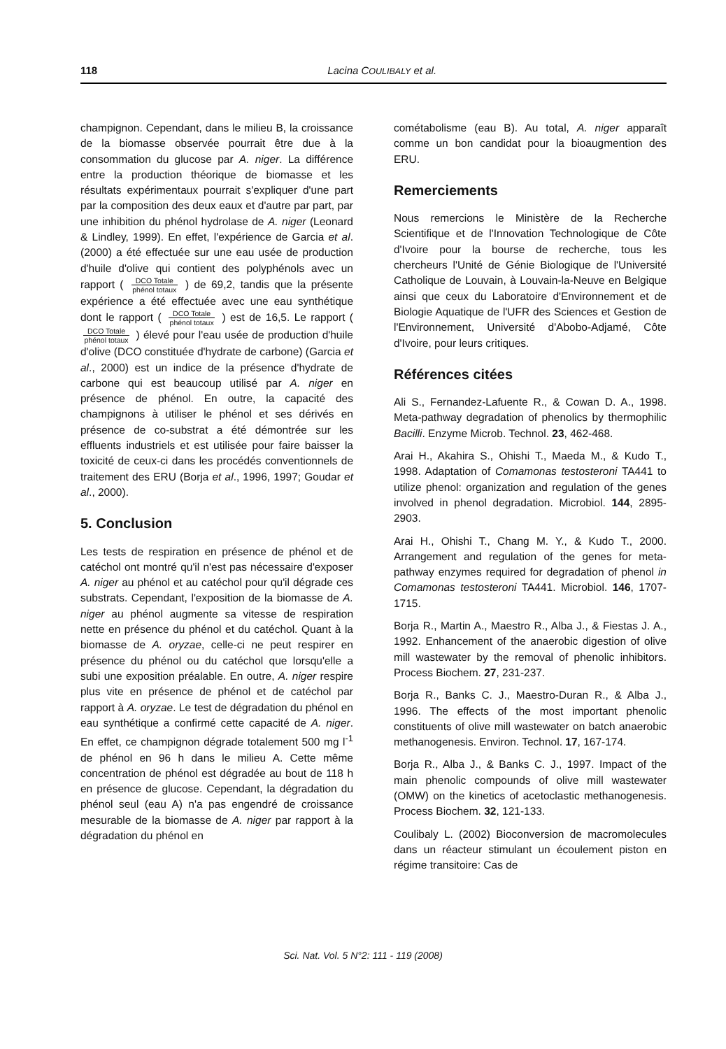118
Lacina COULIBALY et al.
champignon. Cependant, dans le milieu B, la croissance de la biomasse observée pourrait être due à la consommation du glucose par A. niger. La différence entre la production théorique de biomasse et les résultats expérimentaux pourrait s'expliquer d'une part par la composition des deux eaux et d'autre par part, par une inhibition du phénol hydrolase de A. niger (Leonard & Lindley, 1999). En effet, l'expérience de Garcia et al. (2000) a été effectuée sur une eau usée de production d'huile d'olive qui contient des polyphénols avec un rapport ( DCO Totale phénol totaux ) de 69,2, tandis que la présente expérience a été effectuée avec une eau synthétique dont le rapport ( DCO Totale phénol totaux ) est de 16,5. Le rapport ( DCO Totale phénol totaux ) élevé pour l'eau usée de production d'huile d'olive (DCO constituée d'hydrate de carbone) (Garcia et al., 2000) est un indice de la présence d'hydrate de carbone qui est beaucoup utilisé par A. niger en présence de phénol. En outre, la capacité des champignons à utiliser le phénol et ses dérivés en présence de co-substrat a été démontrée sur les effluents industriels et est utilisée pour faire baisser la toxicité de ceux-ci dans les procédés conventionnels de traitement des ERU (Borja et al., 1996, 1997; Goudar et al., 2000).
5. Conclusion
Les tests de respiration en présence de phénol et de catéchol ont montré qu'il n'est pas nécessaire d'exposer A. niger au phénol et au catéchol pour qu'il dégrade ces substrats. Cependant, l'exposition de la biomasse de A. niger au phénol augmente sa vitesse de respiration nette en présence du phénol et du catéchol. Quant à la biomasse de A. oryzae, celle-ci ne peut respirer en présence du phénol ou du catéchol que lorsqu'elle a subi une exposition préalable. En outre, A. niger respire plus vite en présence de phénol et de catéchol par rapport à A. oryzae. Le test de dégradation du phénol en eau synthétique a confirmé cette capacité de A. niger. En effet, ce champignon dégrade totalement 500 mg l<sup>-1</sup> de phénol en 96 h dans le milieu A. Cette même concentration de phénol est dégradée au bout de 118 h en présence de glucose. Cependant, la dégradation du phénol seul (eau A) n'a pas engendré de croissance mesurable de la biomasse de A. niger par rapport à la dégradation du phénol en
cométabolisme (eau B). Au total, A. niger apparaît comme un bon candidat pour la bioaugmention des ERU.
Remerciements
Nous remercions le Ministère de la Recherche Scientifique et de l'Innovation Technologique de Côte d'Ivoire pour la bourse de recherche, tous les chercheurs l'Unité de Génie Biologique de l'Université Catholique de Louvain, à Louvain-la-Neuve en Belgique ainsi que ceux du Laboratoire d'Environnement et de Biologie Aquatique de l'UFR des Sciences et Gestion de l'Environnement, Université d'Abobo-Adjamé, Côte d'Ivoire, pour leurs critiques.
Références citées
Ali S., Fernandez-Lafuente R., & Cowan D. A., 1998. Meta-pathway degradation of phenolics by thermophilic Bacilli. Enzyme Microb. Technol. 23, 462-468.
Arai H., Akahira S., Ohishi T., Maeda M., & Kudo T., 1998. Adaptation of Comamonas testosteroni TA441 to utilize phenol: organization and regulation of the genes involved in phenol degradation. Microbiol. 144, 2895-2903.
Arai H., Ohishi T., Chang M. Y., & Kudo T., 2000. Arrangement and regulation of the genes for meta-pathway enzymes required for degradation of phenol in Comamonas testosteroni TA441. Microbiol. 146, 1707-1715.
Borja R., Martin A., Maestro R., Alba J., & Fiestas J. A., 1992. Enhancement of the anaerobic digestion of olive mill wastewater by the removal of phenolic inhibitors. Process Biochem. 27, 231-237.
Borja R., Banks C. J., Maestro-Duran R., & Alba J., 1996. The effects of the most important phenolic constituents of olive mill wastewater on batch anaerobic methanogenesis. Environ. Technol. 17, 167-174.
Borja R., Alba J., & Banks C. J., 1997. Impact of the main phenolic compounds of olive mill wastewater (OMW) on the kinetics of acetoclastic methanogenesis. Process Biochem. 32, 121-133.
Coulibaly L. (2002) Bioconversion de macromolecules dans un réacteur stimulant un écoulement piston en régime transitoire: Cas de
Sci. Nat. Vol. 5 N°2: 111 - 119 (2008)